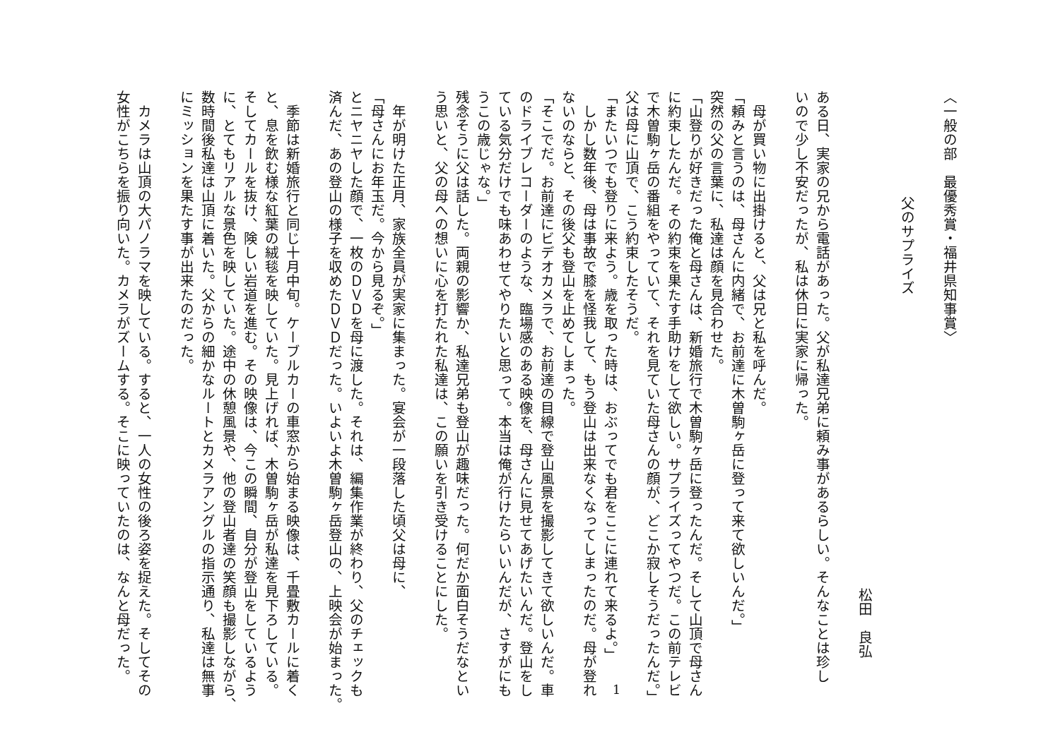〈一般の部　最優秀賞・福井県知事賞〉
父のサプライズ
松田　良弘
ある日、実家の兄から電話があった。父が私達兄弟に頼み事があるらしい。そんなことは珍し
いので少し不安だったが、私は休日に実家に帰った。
　母が買い物に出掛けると、父は兄と私を呼んだ。
「頼みと言うのは、母さんに内緒で、お前達に木曽駒ヶ岳に登って来て欲しいんだ。」
突然の父の言葉に、私達は顔を見合わせた。
「山登りが好きだった俺と母さんは、新婚旅行で木曽駒ヶ岳に登ったんだ。そして山頂で母さん
に約束したんだ。その約束を果たす手助けをして欲しい。サプライズってやつだ。この前テレビ
で木曽駒ヶ岳の番組をやっていて、それを見ていた母さんの顔が、どこか寂しそうだったんだ。」
父は母に山頂で、こう約束したそうだ。
「またいつでも登りに来よう。歳を取った時は、おぶってでも君をここに連れて来るよ。」
　しかし数年後、母は事故で膝を怪我して、もう登山は出来なくなってしまったのだ。母が登れ
ないのならと、その後父も登山を止めてしまった。
「そこでだ。お前達にビデオカメラで、お前達の目線で登山風景を撮影してきて欲しいんだ。車
のドライブレコーダーのような、臨場感のある映像を、母さんに見せてあげたいんだ。登山をし
ている気分だけでも味あわせてやりたいと思って。本当は俺が行けたらいいんだが、さすがにも
うこの歳じゃな。」
残念そうに父は話した。両親の影響か、私達兄弟も登山が趣味だった。何だか面白そうだなとい
う思いと、父の母への想いに心を打たれた私達は、この願いを引き受けることにした。
　年が明けた正月、家族全員が実家に集まった。宴会が一段落した頃父は母に、
「母さんにお年玉だ。今から見るぞ。」
とニヤニヤした顔で、一枚のＤＶＤを母に渡した。それは、編集作業が終わり、父のチェックも
済んだ、あの登山の様子を収めたＤＶＤだった。いよいよ木曽駒ヶ岳登山の、上映会が始まった。
　季節は新婚旅行と同じ十月中旬。ケーブルカーの車窓から始まる映像は、千畳敷カールに着く
と、息を飲む様な紅葉の絨毯を映していた。見上げれば、木曽駒ヶ岳が私達を見下ろしている。
そしてカールを抜け、険しい岩道を進む。その映像は、今この瞬間、自分が登山をしているよう
に、とてもリアルな景色を映していた。途中の休憩風景や、他の登山者達の笑顔も撮影しながら、
数時間後私達は山頂に着いた。父からの細かなルートとカメラアングルの指示通り、私達は無事
にミッションを果たす事が出来たのだった。
　カメラは山頂の大パノラマを映している。すると、一人の女性の後ろ姿を捉えた。そしてその
女性がこちらを振り向いた。カメラがズームする。そこに映っていたのは、なんと母だった。
1